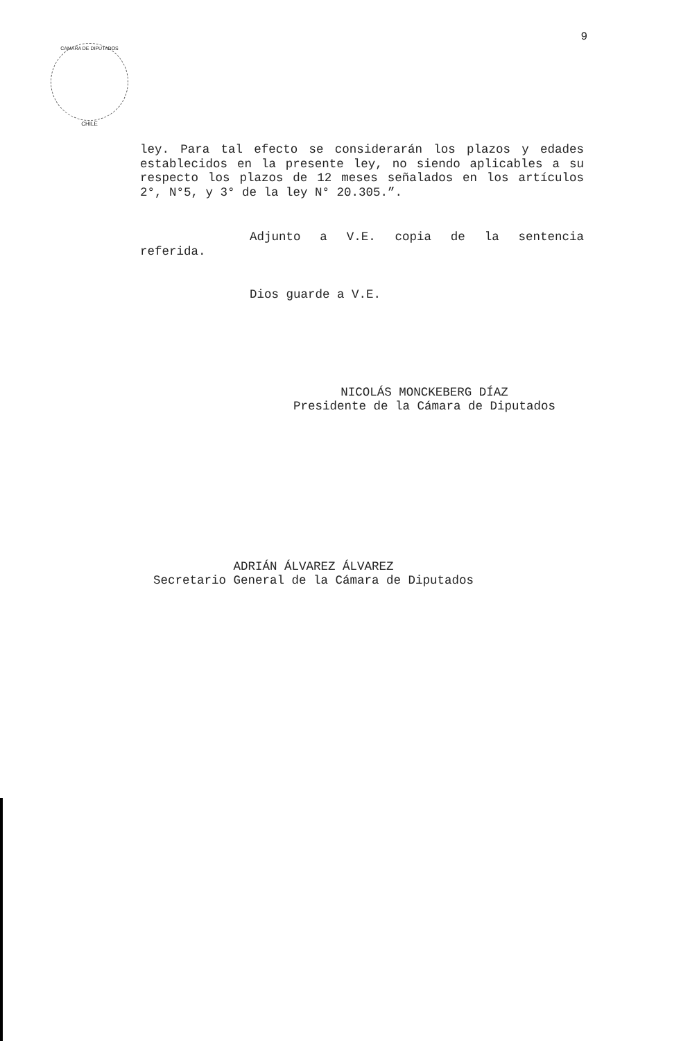9
CAMARA DE DIPUTADOS
CHILE
ley. Para tal efecto se considerarán los plazos y edades establecidos en la presente ley, no siendo aplicables a su respecto los plazos de 12 meses señalados en los artículos 2°, N°5, y 3° de la ley N° 20.305.”.
Adjunto a V.E. copia de la sentencia referida.
Dios guarde a V.E.
NICOLÁS MONCKEBERG DÍAZ
Presidente de la Cámara de Diputados
ADRIÁN ÁLVAREZ ÁLVAREZ
Secretario General de la Cámara de Diputados